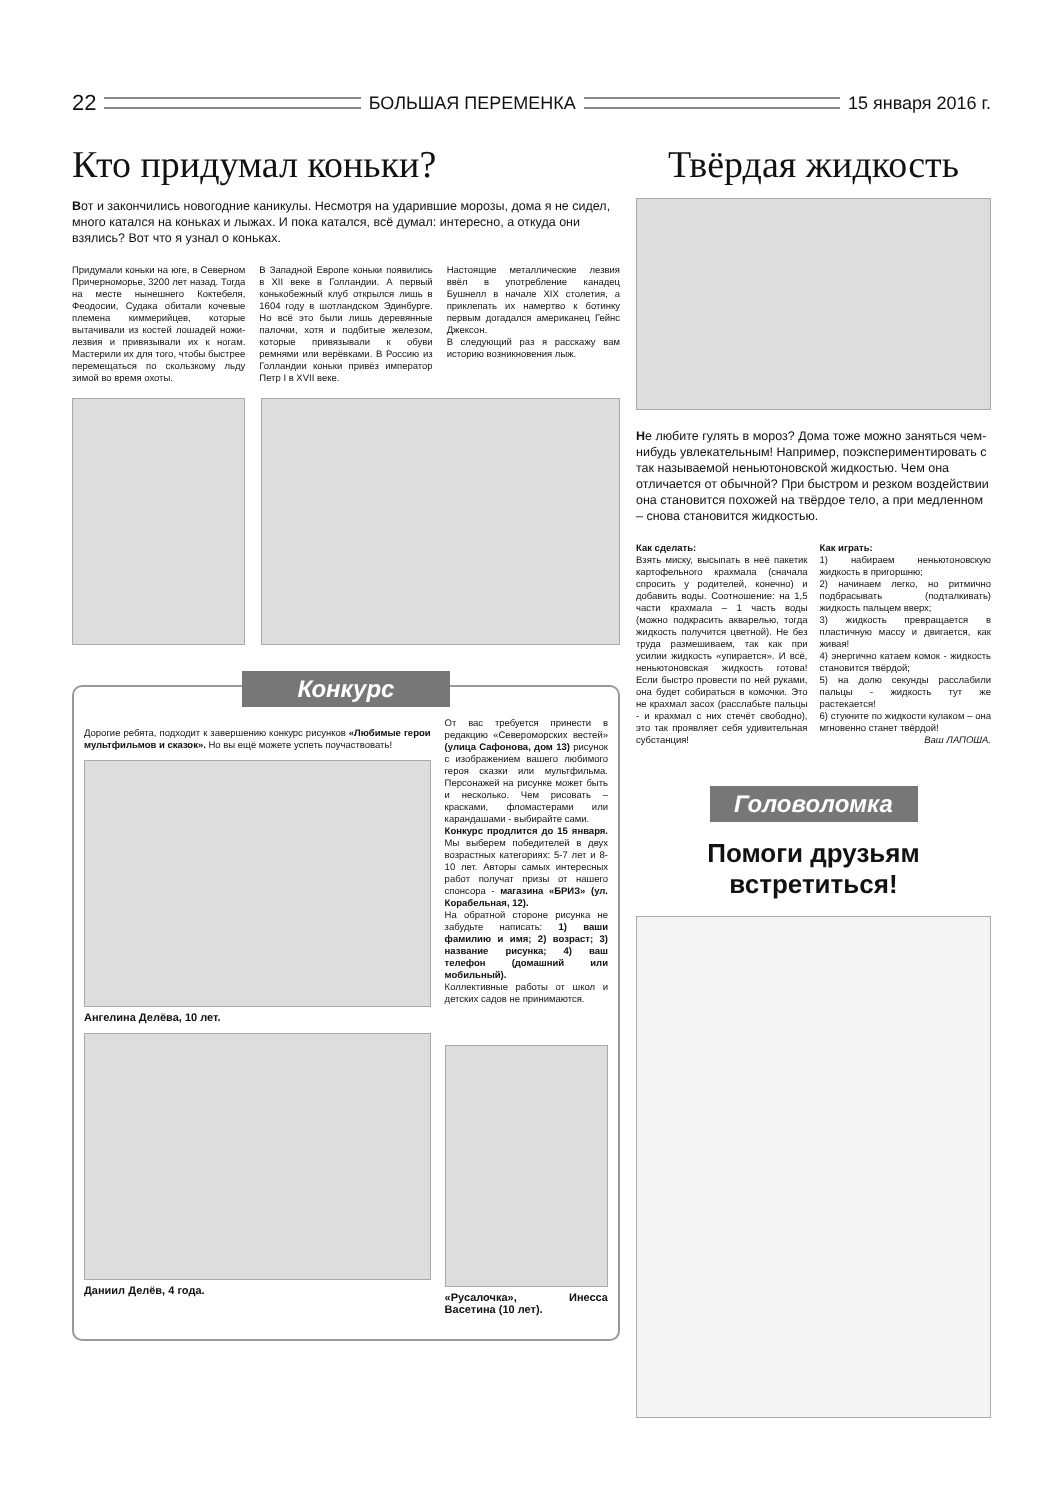22 БОЛЬШАЯ ПЕРЕМЕНКА 15 января 2016 г.
Кто придумал коньки?
Вот и закончились новогодние каникулы. Несмотря на ударившие морозы, дома я не сидел, много катался на коньках и лыжах. И пока катался, всё думал: интересно, а откуда они взялись? Вот что я узнал о коньках.
Придумали коньки на юге, в Северном Причерноморье, 3200 лет назад. Тогда на месте нынешнего Коктебеля, Феодосии, Судака обитали кочевые племена киммерийцев, которые вытачивали из костей лошадей ножи-лезвия и привязывали их к ногам. Мастерили их для того, чтобы быстрее перемещаться по скользкому льду зимой во время охоты.
В Западной Европе коньки появились в XII веке в Голландии. А первый конькобежный клуб открылся лишь в 1604 году в шотландском Эдинбурге. Но всё это были лишь деревянные палочки, хотя и подбитые железом, которые привязывали к обуви ремнями или верёвками. В Россию из Голландии коньки привёз император Петр I в XVII веке.
Настоящие металлические лезвия ввёл в употребление канадец Бушнелл в начале XIX столетия, а приклепать их намертво к ботинку первым догадался американец Гейнс Джексон.
В следующий раз я расскажу вам историю возникновения лыж.
Конкурс
Дорогие ребята, подходит к завершению конкурс рисунков «Любимые герои мультфильмов и сказок». Но вы ещё можете успеть поучаствовать!
Ангелина Делёва, 10 лет.
Даниил Делёв, 4 года.
От вас требуется принести в редакцию «Североморских вестей» (улица Сафонова, дом 13) рисунок с изображением вашего любимого героя сказки или мультфильма. Персонажей на рисунке может быть и несколько. Чем рисовать – красками, фломастерами или карандашами - выбирайте сами.
Конкурс продлится до 15 января. Мы выберем победителей в двух возрастных категориях: 5-7 лет и 8-10 лет. Авторы самых интересных работ получат призы от нашего спонсора - магазина «БРИЗ» (ул. Корабельная, 12).
На обратной стороне рисунка не забудьте написать: 1) ваши фамилию и имя; 2) возраст; 3) название рисунка; 4) ваш телефон (домашний или мобильный).
Коллективные работы от школ и детских садов не принимаются.
«Русалочка», Инесса Васетина (10 лет).
Твёрдая жидкость
Не любите гулять в мороз? Дома тоже можно заняться чем-нибудь увлекательным! Например, поэкспериментировать с так называемой неньютоновской жидкостью. Чем она отличается от обычной? При быстром и резком воздействии она становится похожей на твёрдое тело, а при медленном – снова становится жидкостью.
Как сделать:
Взять миску, высыпать в неё пакетик картофельного крахмала (сначала спросить у родителей, конечно) и добавить воды. Соотношение: на 1,5 части крахмала – 1 часть воды (можно подкрасить акварелью, тогда жидкость получится цветной). Не без труда размешиваем, так как при усилии жидкость «упирается». И всё, неньютоновская жидкость готова! Если быстро провести по ней руками, она будет собираться в комочки. Это не крахмал засох (расслабьте пальцы - и крахмал с них стечёт свободно), это так проявляет себя удивительная субстанция!
Как играть:
1) набираем неньютоновскую жидкость в пригоршню;
2) начинаем легко, но ритмично подбрасывать (подталкивать) жидкость пальцем вверх;
3) жидкость превращается в пластичную массу и двигается, как живая!
4) энергично катаем комок - жидкость становится твёрдой;
5) на долю секунды расслабили пальцы - жидкость тут же растекается!
6) стукните по жидкости кулаком – она мгновенно станет твёрдой!
Ваш ЛАПОША.
Головоломка
Помоги друзьям встретиться!